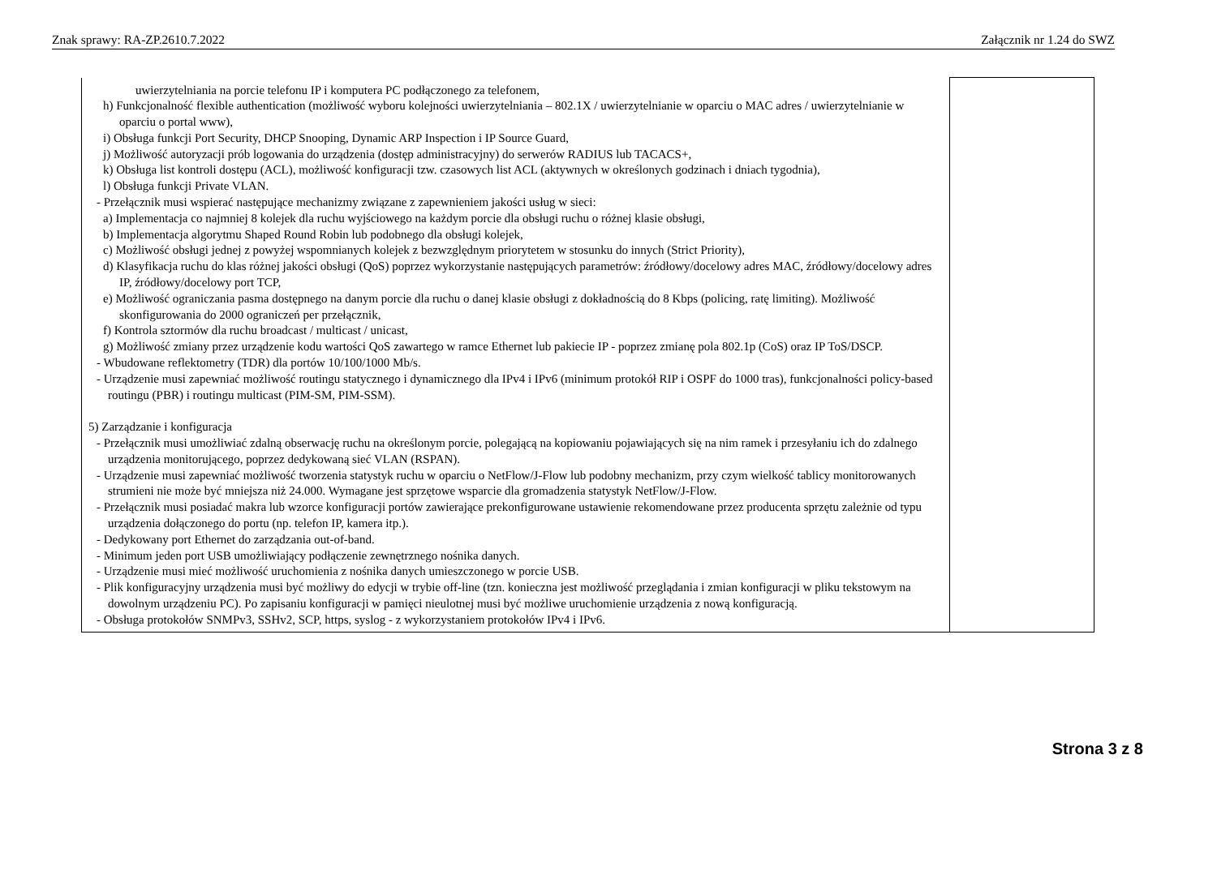Znak sprawy: RA-ZP.2610.7.2022 Załącznik nr 1.24 do SWZ
| uwierzytelniania na porcie telefonu IP i komputera PC podłączonego za telefonem, h) Funkcjonalność flexible authentication (możliwość wyboru kolejności uwierzytelniania – 802.1X / uwierzytelnianie w oparciu o MAC adres / uwierzytelnianie w oparciu o portal www), i) Obsługa funkcji Port Security, DHCP Snooping, Dynamic ARP Inspection i IP Source Guard, j) Możliwość autoryzacji prób logowania do urządzenia (dostęp administracyjny) do serwerów RADIUS lub TACACS+, k) Obsługa list kontroli dostępu (ACL), możliwość konfiguracji tzw. czasowych list ACL (aktywnych w określonych godzinach i dniach tygodnia), l) Obsługa funkcji Private VLAN. - Przełącznik musi wspierać następujące mechanizmy związane z zapewnieniem jakości usług w sieci: a) Implementacja co najmniej 8 kolejek dla ruchu wyjściowego na każdym porcie dla obsługi ruchu o różnej klasie obsługi, b) Implementacja algorytmu Shaped Round Robin lub podobnego dla obsługi kolejek, c) Możliwość obsługi jednej z powyżej wspomnianych kolejek z bezwzględnym priorytetem w stosunku do innych (Strict Priority), d) Klasyfikacja ruchu do klas różnej jakości obsługi (QoS) poprzez wykorzystanie następujących parametrów: źródłowy/docelowy adres MAC, źródłowy/docelowy adres IP, źródłowy/docelowy port TCP, e) Możliwość ograniczania pasma dostępnego na danym porcie dla ruchu o danej klasie obsługi z dokładnością do 8 Kbps (policing, ratę limiting). Możliwość skonfigurowania do 2000 ograniczeń per przełącznik, f) Kontrola sztormów dla ruchu broadcast / multicast / unicast, g) Możliwość zmiany przez urządzenie kodu wartości QoS zawartego w ramce Ethernet lub pakiecie IP - poprzez zmianę pola 802.1p (CoS) oraz IP ToS/DSCP. - Wbudowane reflektometry (TDR) dla portów 10/100/1000 Mb/s. - Urządzenie musi zapewniać możliwość routingu statycznego i dynamicznego dla IPv4 i IPv6 (minimum protokół RIP i OSPF do 1000 tras), funkcjonalności policy-based routingu (PBR) i routingu multicast (PIM-SM, PIM-SSM). 5) Zarządzanie i konfiguracja - Przełącznik musi umożliwiać zdalną obserwację ruchu na określonym porcie, polegającą na kopiowaniu pojawiających się na nim ramek i przesyłaniu ich do zdalnego urządzenia monitorującego, poprzez dedykowaną sieć VLAN (RSPAN). - Urządzenie musi zapewniać możliwość tworzenia statystyk ruchu w oparciu o NetFlow/J-Flow lub podobny mechanizm, przy czym wielkość tablicy monitorowanych strumieni nie może być mniejsza niż 24.000. Wymagane jest sprzętowe wsparcie dla gromadzenia statystyk NetFlow/J-Flow. - Przełącznik musi posiadać makra lub wzorce konfiguracji portów zawierające prekonfigurowane ustawienie rekomendowane przez producenta sprzętu zależnie od typu urządzenia dołączonego do portu (np. telefon IP, kamera itp.). - Dedykowany port Ethernet do zarządzania out-of-band. - Minimum jeden port USB umożliwiający podłączenie zewnętrznego nośnika danych. - Urządzenie musi mieć możliwość uruchomienia z nośnika danych umieszczonego w porcie USB. - Plik konfiguracyjny urządzenia musi być możliwy do edycji w trybie off-line (tzn. konieczna jest możliwość przeglądania i zmian konfiguracji w pliku tekstowym na dowolnym urządzeniu PC). Po zapisaniu konfiguracji w pamięci nieulotnej musi być możliwe uruchomienie urządzenia z nową konfiguracją. - Obsługa protokołów SNMPv3, SSHv2, SCP, https, syslog - z wykorzystaniem protokołów IPv4 i IPv6. | |
Strona 3 z 8